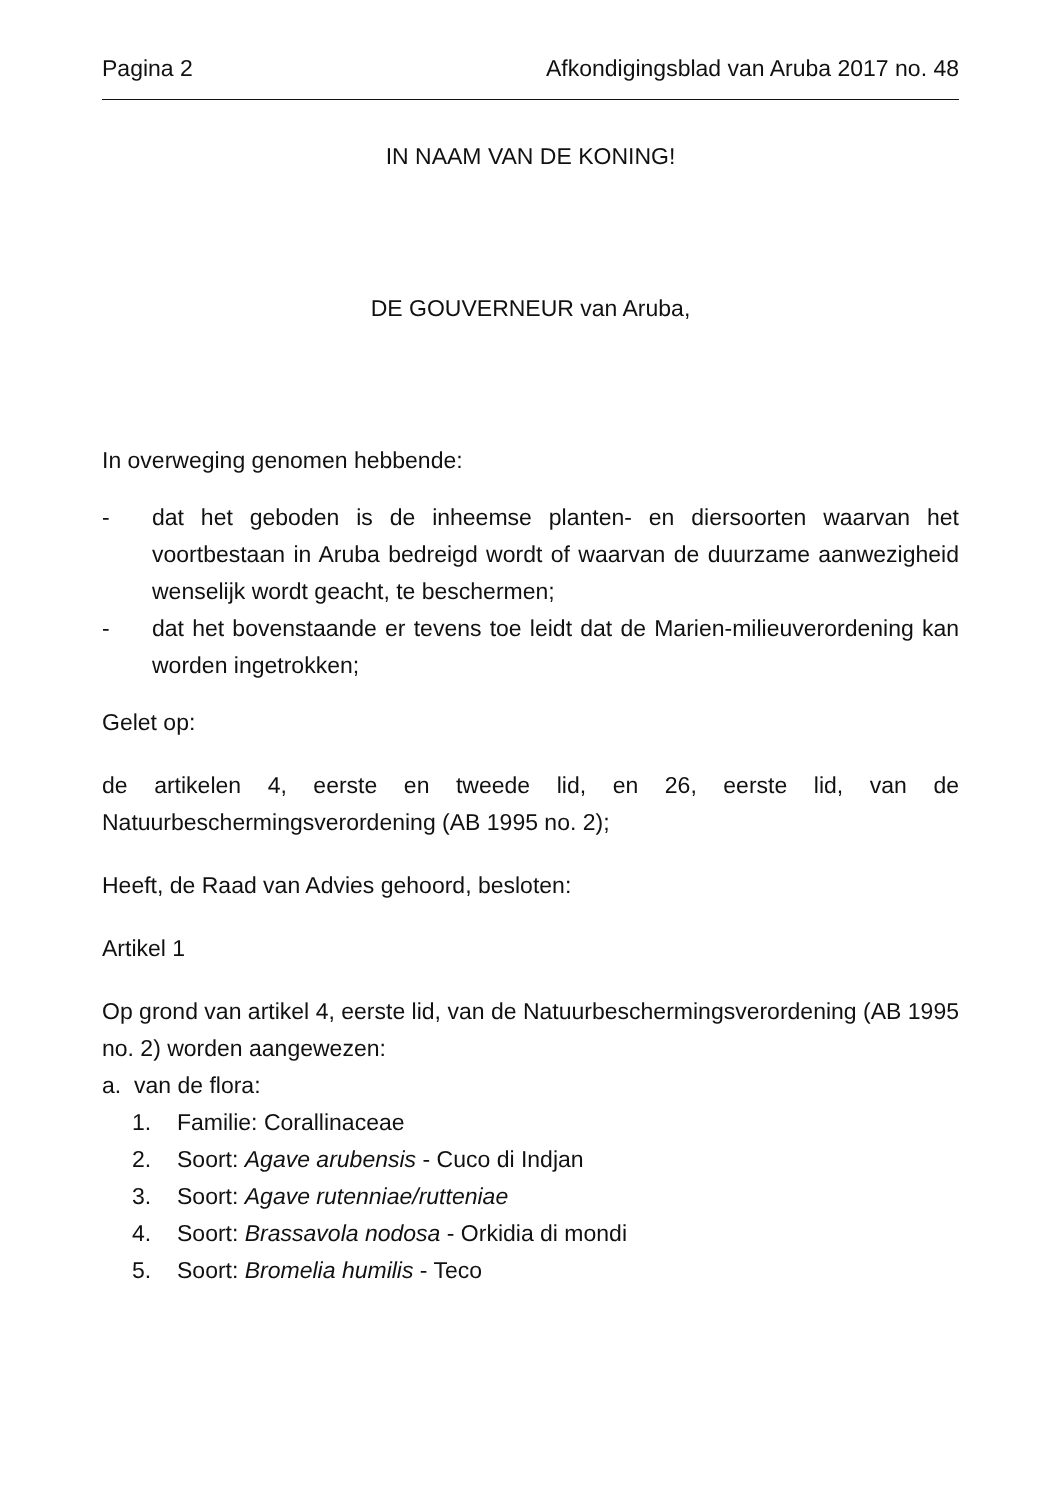Pagina 2 Afkondigingsblad van Aruba 2017 no. 48
IN NAAM VAN DE KONING!
DE GOUVERNEUR van Aruba,
In overweging genomen hebbende:
- dat het geboden is de inheemse planten- en diersoorten waarvan het voortbestaan in Aruba bedreigd wordt of waarvan de duurzame aanwezigheid wenselijk wordt geacht, te beschermen;
- dat het bovenstaande er tevens toe leidt dat de Marien-milieuverordening kan worden ingetrokken;
Gelet op:
de artikelen 4, eerste en tweede lid, en 26, eerste lid, van de Natuurbeschermingsverordening (AB 1995 no. 2);
Heeft, de Raad van Advies gehoord, besloten:
Artikel 1
Op grond van artikel 4, eerste lid, van de Natuurbeschermingsverordening (AB 1995 no. 2) worden aangewezen:
a. van de flora:
1. Familie: Corallinaceae
2. Soort: Agave arubensis - Cuco di Indjan
3. Soort: Agave rutenniae/rutteniae
4. Soort: Brassavola nodosa - Orkidia di mondi
5. Soort: Bromelia humilis - Teco